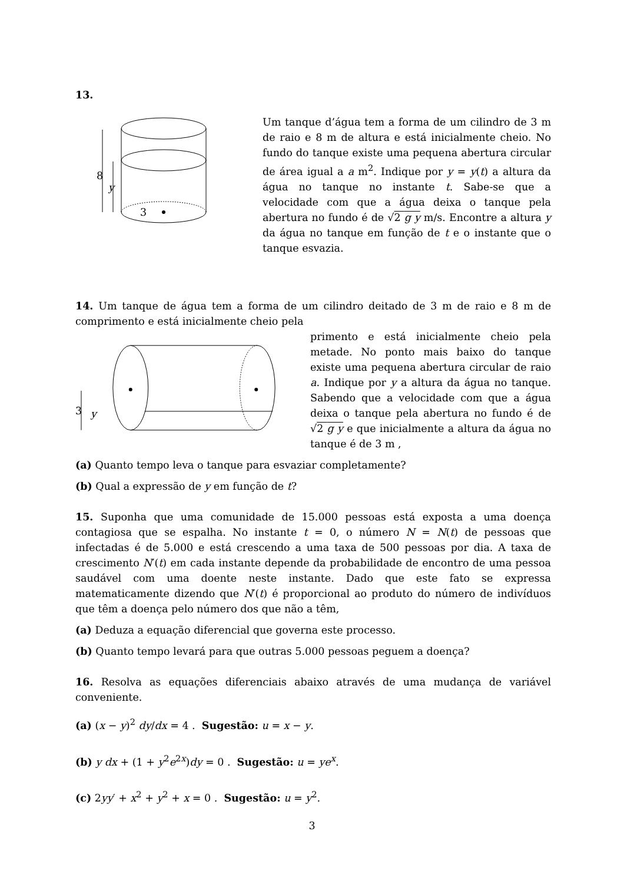13.
8
y
3
Um tanque d’água tem a forma de um cilindro de 3 m de raio e 8 m de altura e está inicialmente cheio. No fundo do tanque existe uma pequena abertura circular de área igual a a m<sup>2</sup>. Indique por y = y(t) a altura da água no tanque no instante t. Sabe-se que a velocidade com que a água deixa o tanque pela abertura no fundo é de √2 g y m/s. Encontre a altura y da água no tanque em função de t e o instante que o tanque esvazia.
14. Um tanque de água tem a forma de um cilindro deitado de 3 m de raio e 8 m de comprimento e está inicialmente cheio pela
3
y
primento e está inicialmente cheio pela metade. No ponto mais baixo do tanque existe uma pequena abertura circular de raio a. Indique por y a altura da água no tanque. Sabendo que a velocidade com que a água deixa o tanque pela abertura no fundo é de √2 g y e que inicialmente a altura da água no tanque é de 3 m ,
(a) Quanto tempo leva o tanque para esvaziar completamente?
(b) Qual a expressão de y em função de t?
15. Suponha que uma comunidade de 15.000 pessoas está exposta a uma doença contagiosa que se espalha. No instante t = 0, o número N = N(t) de pessoas que infectadas é de 5.000 e está crescendo a uma taxa de 500 pessoas por dia. A taxa de crescimento N′(t) em cada instante depende da probabilidade de encontro de uma pessoa saudável com uma doente neste instante. Dado que este fato se expressa matematicamente dizendo que N′(t) é proporcional ao produto do número de indivíduos que têm a doença pelo número dos que não a têm,
(a) Deduza a equação diferencial que governa este processo.
(b) Quanto tempo levará para que outras 5.000 pessoas peguem a doença?
16. Resolva as equações diferenciais abaixo através de uma mudança de variável conveniente.
(a) (x − y)<sup>2</sup> dy/dx = 4 . Sugestão: u = x − y.
(b) y dx + (1 + y<sup>2</sup>e<sup>2x</sup>)dy = 0 . Sugestão: u = ye<sup>x</sup>.
(c) 2yy′ + x<sup>2</sup> + y<sup>2</sup> + x = 0 . Sugestão: u = y<sup>2</sup>.
3